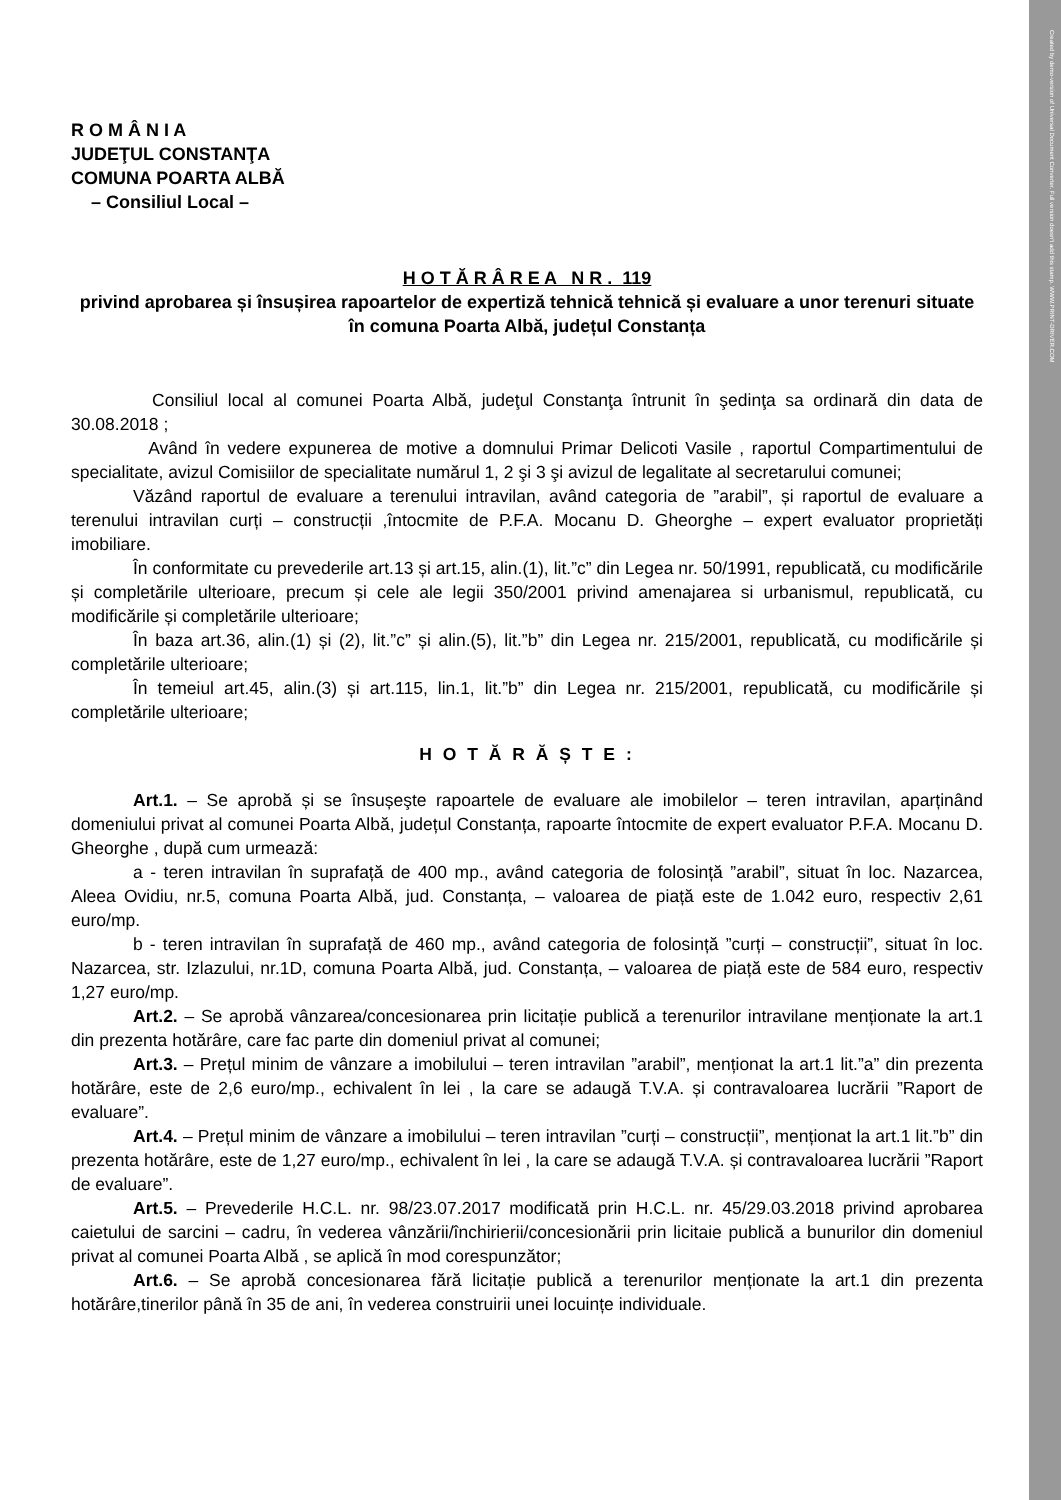Created by demo-version of Universal Document Converter. Full version doesn't add this stamp. WWW.PRINT-DRIVER.COM
R O M Â N I A
JUDEŢUL CONSTANŢA
COMUNA POARTA ALBĂ
– Consiliul Local –
H O T Ă R Â R E A N R . 119
privind aprobarea și însușirea rapoartelor de expertiză tehnică tehnică și evaluare a unor terenuri situate în comuna Poarta Albă, județul Constanța
Consiliul local al comunei Poarta Albă, judeţul Constanţa întrunit în şedinţa sa ordinară din data de 30.08.2018 ;
Având în vedere expunerea de motive a domnului Primar Delicoti Vasile , raportul Compartimentului de specialitate, avizul Comisiilor de specialitate numărul 1, 2 şi 3 şi avizul de legalitate al secretarului comunei;
Văzând raportul de evaluare a terenului intravilan, având categoria de ”arabil”, și raportul de evaluare a terenului intravilan curți – construcții ,întocmite de P.F.A. Mocanu D. Gheorghe – expert evaluator proprietăți imobiliare.
În conformitate cu prevederile art.13 și art.15, alin.(1), lit.”c” din Legea nr. 50/1991, republicată, cu modificările și completările ulterioare, precum și cele ale legii 350/2001 privind amenajarea si urbanismul, republicată, cu modificările și completările ulterioare;
În baza art.36, alin.(1) și (2), lit.”c” și alin.(5), lit.”b” din Legea nr. 215/2001, republicată, cu modificările și completările ulterioare;
În temeiul art.45, alin.(3) și art.115, lin.1, lit.”b” din Legea nr. 215/2001, republicată, cu modificările și completările ulterioare;
H O T Ă R Ă Ș T E :
Art.1. – Se aprobă și se însușeşte rapoartele de evaluare ale imobilelor – teren intravilan, aparținând domeniului privat al comunei Poarta Albă, județul Constanța, rapoarte întocmite de expert evaluator P.F.A. Mocanu D. Gheorghe , după cum urmează:
a - teren intravilan în suprafață de 400 mp., având categoria de folosință ”arabil”, situat în loc. Nazarcea, Aleea Ovidiu, nr.5, comuna Poarta Albă, jud. Constanța, – valoarea de piață este de 1.042 euro, respectiv 2,61 euro/mp.
b - teren intravilan în suprafață de 460 mp., având categoria de folosință ”curți – construcții”, situat în loc. Nazarcea, str. Izlazului, nr.1D, comuna Poarta Albă, jud. Constanța, – valoarea de piață este de 584 euro, respectiv 1,27 euro/mp.
Art.2. – Se aprobă vânzarea/concesionarea prin licitație publică a terenurilor intravilane menționate la art.1 din prezenta hotărâre, care fac parte din domeniul privat al comunei;
Art.3. – Prețul minim de vânzare a imobilului – teren intravilan ”arabil”, menționat la art.1 lit.”a” din prezenta hotărâre, este de 2,6 euro/mp., echivalent în lei , la care se adaugă T.V.A. și contravaloarea lucrării ”Raport de evaluare”.
Art.4. – Prețul minim de vânzare a imobilului – teren intravilan ”curți – construcții”, menționat la art.1 lit.”b” din prezenta hotărâre, este de 1,27 euro/mp., echivalent în lei , la care se adaugă T.V.A. și contravaloarea lucrării ”Raport de evaluare”.
Art.5. – Prevederile H.C.L. nr. 98/23.07.2017 modificată prin H.C.L. nr. 45/29.03.2018 privind aprobarea caietului de sarcini – cadru, în vederea vânzării/închirierii/concesionării prin licitaie publică a bunurilor din domeniul privat al comunei Poarta Albă , se aplică în mod corespunzător;
Art.6. – Se aprobă concesionarea fără licitație publică a terenurilor menționate la art.1 din prezenta hotărâre,tinerilor până în 35 de ani, în vederea construirii unei locuințe individuale.